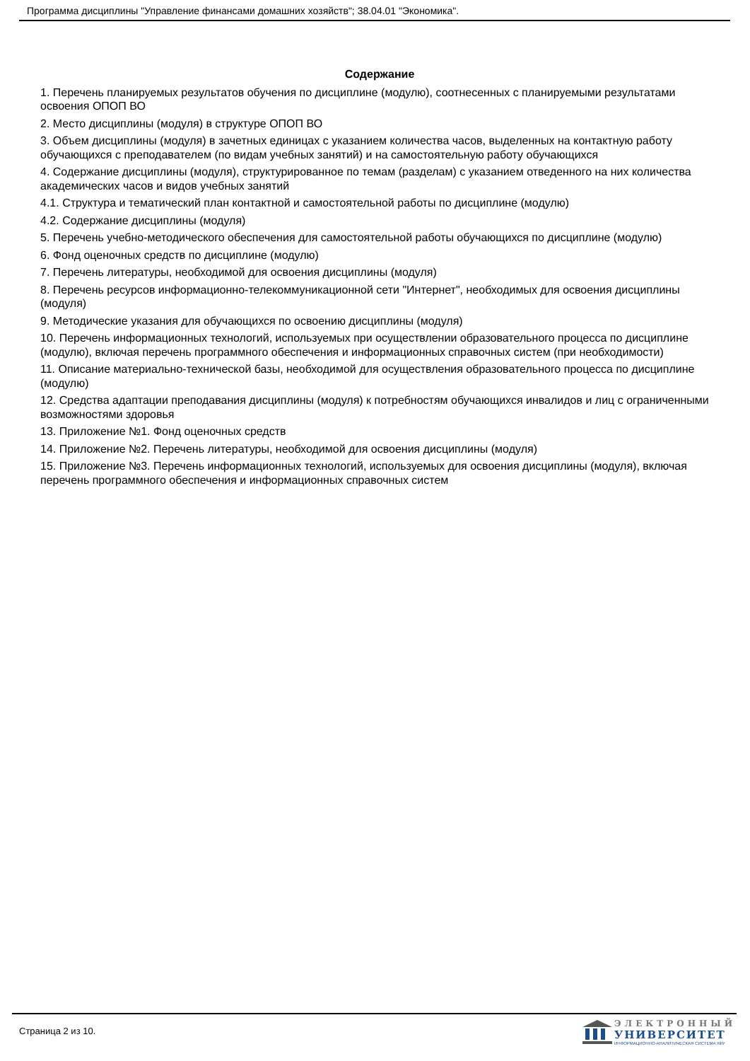Программа дисциплины "Управление финансами домашних хозяйств"; 38.04.01 "Экономика".
Содержание
1. Перечень планируемых результатов обучения по дисциплине (модулю), соотнесенных с планируемыми результатами освоения ОПОП ВО
2. Место дисциплины (модуля) в структуре ОПОП ВО
3. Объем дисциплины (модуля) в зачетных единицах с указанием количества часов, выделенных на контактную работу обучающихся с преподавателем (по видам учебных занятий) и на самостоятельную работу обучающихся
4. Содержание дисциплины (модуля), структурированное по темам (разделам) с указанием отведенного на них количества академических часов и видов учебных занятий
4.1. Структура и тематический план контактной и самостоятельной работы по дисциплине (модулю)
4.2. Содержание дисциплины (модуля)
5. Перечень учебно-методического обеспечения для самостоятельной работы обучающихся по дисциплине (модулю)
6. Фонд оценочных средств по дисциплине (модулю)
7. Перечень литературы, необходимой для освоения дисциплины (модуля)
8. Перечень ресурсов информационно-телекоммуникационной сети "Интернет", необходимых для освоения дисциплины (модуля)
9. Методические указания для обучающихся по освоению дисциплины (модуля)
10. Перечень информационных технологий, используемых при осуществлении образовательного процесса по дисциплине (модулю), включая перечень программного обеспечения и информационных справочных систем (при необходимости)
11. Описание материально-технической базы, необходимой для осуществления образовательного процесса по дисциплине (модулю)
12. Средства адаптации преподавания дисциплины (модуля) к потребностям обучающихся инвалидов и лиц с ограниченными возможностями здоровья
13. Приложение №1. Фонд оценочных средств
14. Приложение №2. Перечень литературы, необходимой для освоения дисциплины (модуля)
15. Приложение №3. Перечень информационных технологий, используемых для освоения дисциплины (модуля), включая перечень программного обеспечения и информационных справочных систем
Страница 2 из 10.
ЭЛЕКТРОННЫЙ
УНИВЕРСИТЕТ
ИНФОРМАЦИОННО-АНАЛИТИЧЕСКАЯ СИСТЕМА КФУ